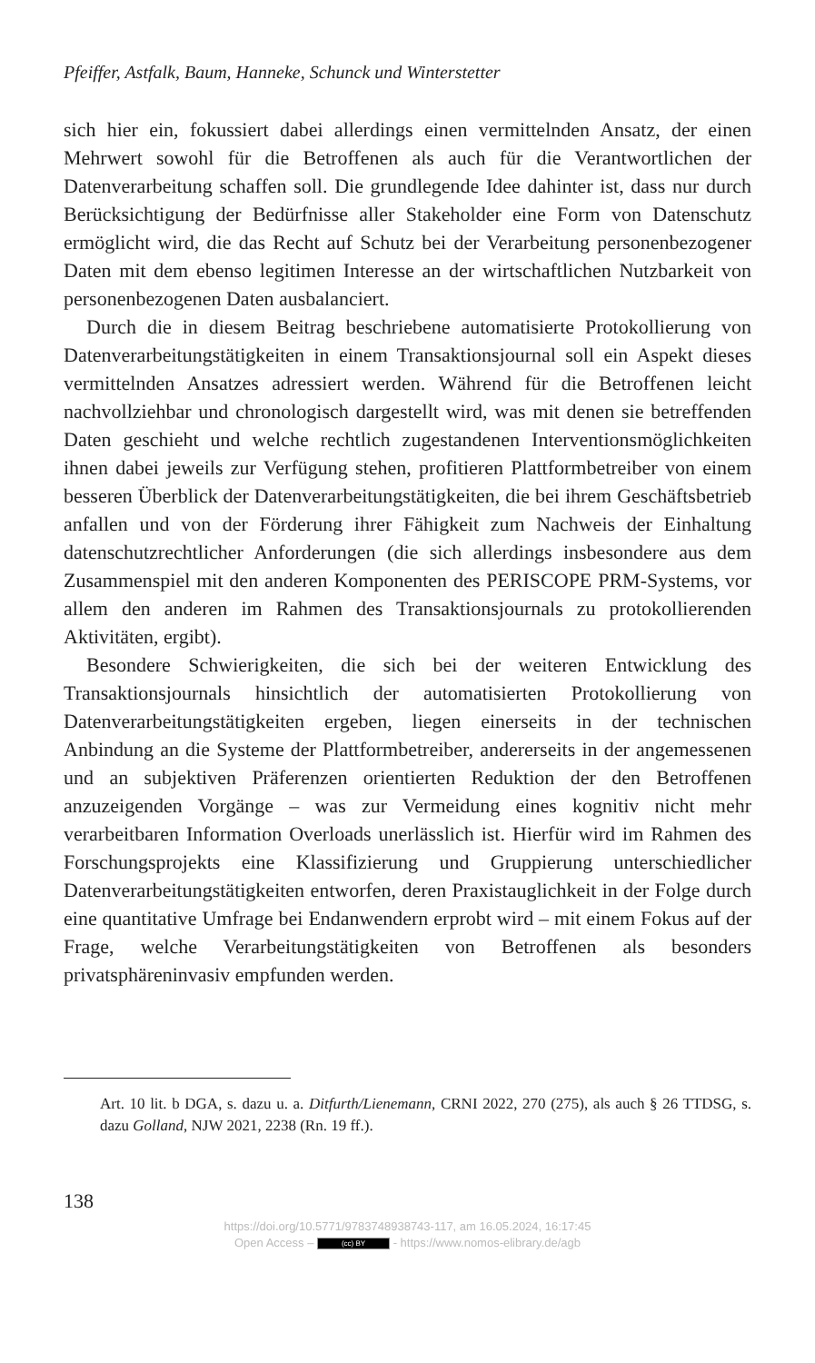Pfeiffer, Astfalk, Baum, Hanneke, Schunck und Winterstetter
sich hier ein, fokussiert dabei allerdings einen vermittelnden Ansatz, der einen Mehrwert sowohl für die Betroffenen als auch für die Verantwortlichen der Datenverarbeitung schaffen soll. Die grundlegende Idee dahinter ist, dass nur durch Berücksichtigung der Bedürfnisse aller Stakeholder eine Form von Datenschutz ermöglicht wird, die das Recht auf Schutz bei der Verarbeitung personenbezogener Daten mit dem ebenso legitimen Interesse an der wirtschaftlichen Nutzbarkeit von personenbezogenen Daten ausbalanciert.
Durch die in diesem Beitrag beschriebene automatisierte Protokollierung von Datenverarbeitungstätigkeiten in einem Transaktionsjournal soll ein Aspekt dieses vermittelnden Ansatzes adressiert werden. Während für die Betroffenen leicht nachvollziehbar und chronologisch dargestellt wird, was mit denen sie betreffenden Daten geschieht und welche rechtlich zugestandenen Interventionsmöglichkeiten ihnen dabei jeweils zur Verfügung stehen, profitieren Plattformbetreiber von einem besseren Überblick der Datenverarbeitungstätigkeiten, die bei ihrem Geschäftsbetrieb anfallen und von der Förderung ihrer Fähigkeit zum Nachweis der Einhaltung datenschutzrechtlicher Anforderungen (die sich allerdings insbesondere aus dem Zusammenspiel mit den anderen Komponenten des PERISCOPE PRM-Systems, vor allem den anderen im Rahmen des Transaktionsjournals zu protokollierenden Aktivitäten, ergibt).
Besondere Schwierigkeiten, die sich bei der weiteren Entwicklung des Transaktionsjournals hinsichtlich der automatisierten Protokollierung von Datenverarbeitungstätigkeiten ergeben, liegen einerseits in der technischen Anbindung an die Systeme der Plattformbetreiber, andererseits in der angemessenen und an subjektiven Präferenzen orientierten Reduktion der den Betroffenen anzuzeigenden Vorgänge – was zur Vermeidung eines kognitiv nicht mehr verarbeitbaren Information Overloads unerlässlich ist. Hierfür wird im Rahmen des Forschungsprojekts eine Klassifizierung und Gruppierung unterschiedlicher Datenverarbeitungstätigkeiten entworfen, deren Praxistauglichkeit in der Folge durch eine quantitative Umfrage bei Endanwendern erprobt wird – mit einem Fokus auf der Frage, welche Verarbeitungstätigkeiten von Betroffenen als besonders privatsphäreninvasiv empfunden werden.
Art. 10 lit. b DGA, s. dazu u. a. Ditfurth/Lienemann, CRNI 2022, 270 (275), als auch § 26 TTDSG, s. dazu Golland, NJW 2021, 2238 (Rn. 19 ff.).
138
https://doi.org/10.5771/9783748938743-117, am 16.05.2024, 16:17:45
Open Access – (cc) BY - https://www.nomos-elibrary.de/agb